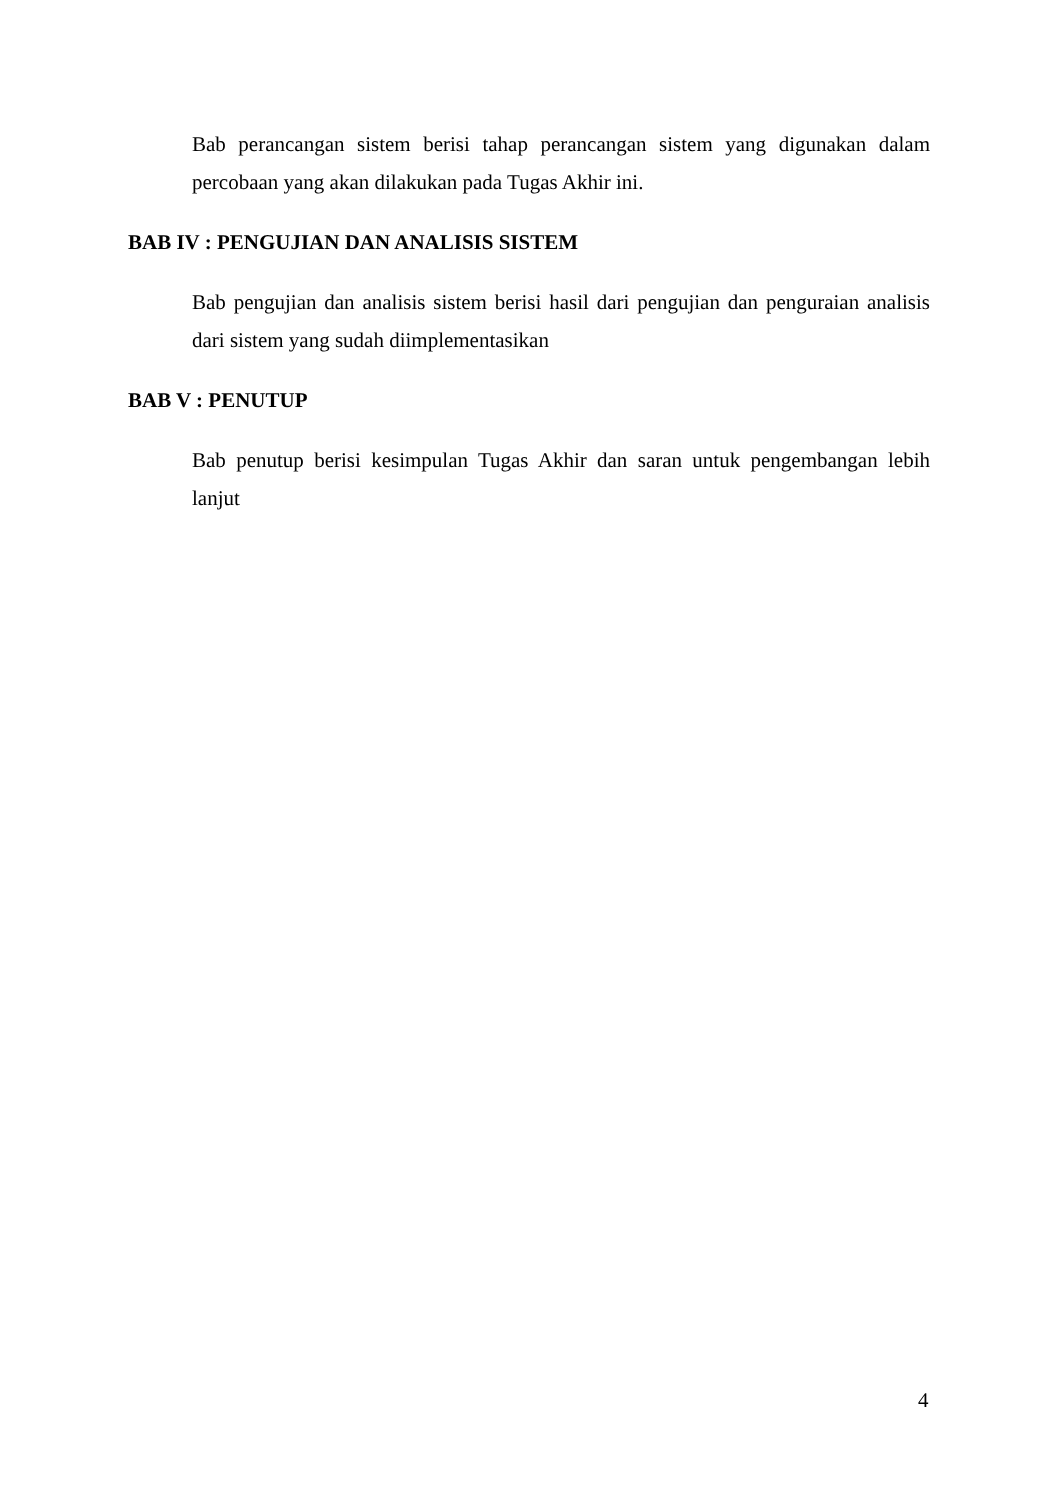Bab perancangan sistem berisi tahap perancangan sistem yang digunakan dalam percobaan yang akan dilakukan pada Tugas Akhir ini.
BAB IV : PENGUJIAN DAN ANALISIS SISTEM
Bab pengujian dan analisis sistem berisi hasil dari pengujian dan penguraian analisis dari sistem yang sudah diimplementasikan
BAB V : PENUTUP
Bab penutup berisi kesimpulan Tugas Akhir dan saran untuk pengembangan lebih lanjut
4